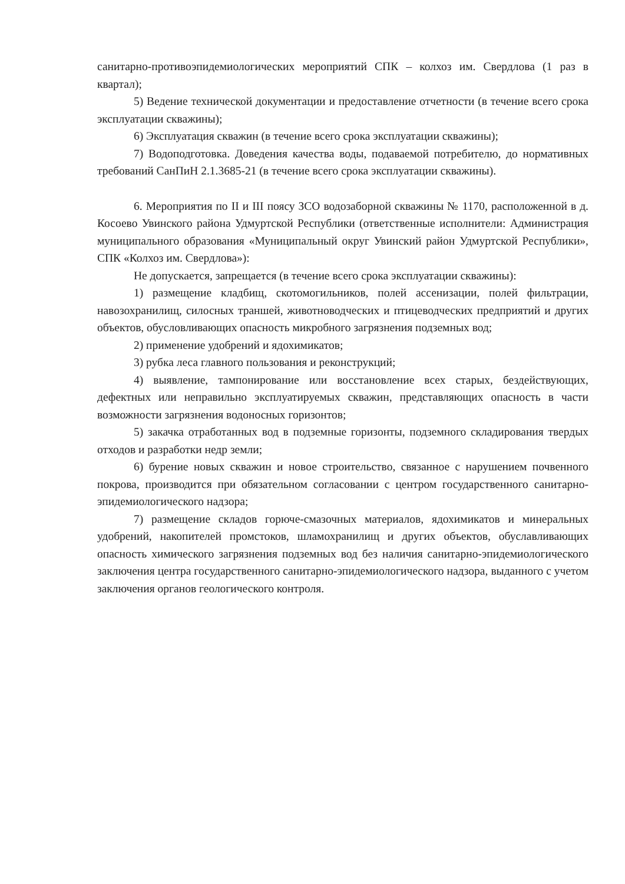санитарно-противоэпидемиологических мероприятий СПК – колхоз им. Свердлова (1 раз в квартал);
5) Ведение технической документации и предоставление отчетности (в течение всего срока эксплуатации скважины);
6) Эксплуатация скважин (в течение всего срока эксплуатации скважины);
7) Водоподготовка. Доведения качества воды, подаваемой потребителю, до нормативных требований СанПиН 2.1.3685-21 (в течение всего срока эксплуатации скважины).
6. Мероприятия по II и III поясу ЗСО водозаборной скважины № 1170, расположенной в д. Косоево Увинского района Удмуртской Республики (ответственные исполнители: Администрация муниципального образования «Муниципальный округ Увинский район Удмуртской Республики», СПК «Колхоз им. Свердлова»):
Не допускается, запрещается (в течение всего срока эксплуатации скважины):
1) размещение кладбищ, скотомогильников, полей ассенизации, полей фильтрации, навозохранилищ, силосных траншей, животноводческих и птицеводческих предприятий и других объектов, обусловливающих опасность микробного загрязнения подземных вод;
2) применение удобрений и ядохимикатов;
3) рубка леса главного пользования и реконструкций;
4) выявление, тампонирование или восстановление всех старых, бездействующих, дефектных или неправильно эксплуатируемых скважин, представляющих опасность в части возможности загрязнения водоносных горизонтов;
5) закачка отработанных вод в подземные горизонты, подземного складирования твердых отходов и разработки недр земли;
6) бурение новых скважин и новое строительство, связанное с нарушением почвенного покрова, производится при обязательном согласовании с центром государственного санитарно-эпидемиологического надзора;
7) размещение складов горюче-смазочных материалов, ядохимикатов и минеральных удобрений, накопителей промстоков, шламохранилищ и других объектов, обуславливающих опасность химического загрязнения подземных вод без наличия санитарно-эпидемиологического заключения центра государственного санитарно-эпидемиологического надзора, выданного с учетом заключения органов геологического контроля.